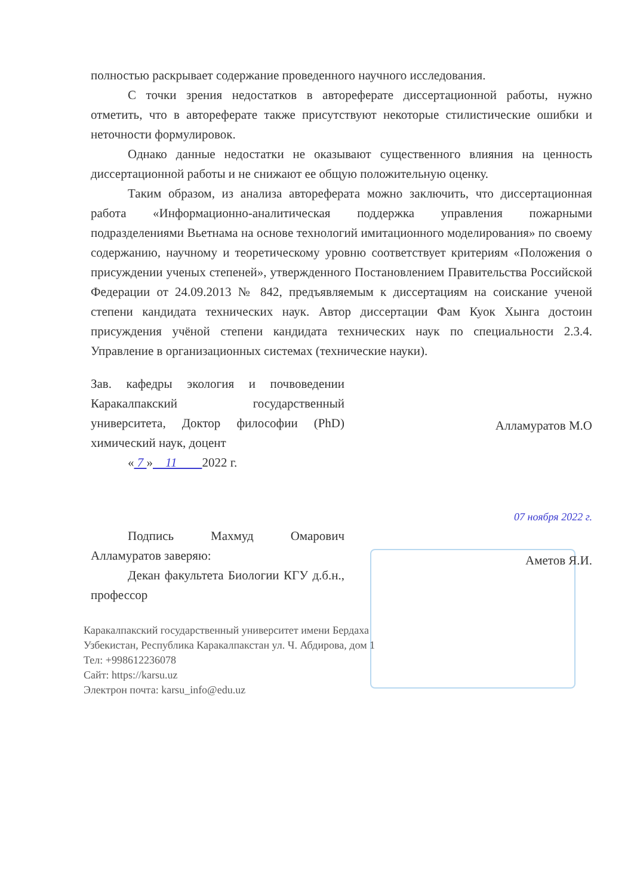полностью раскрывает содержание проведенного научного исследования.
С точки зрения недостатков в автореферате диссертационной работы, нужно отметить, что в автореферате также присутствуют некоторые стилистические ошибки и неточности формулировок.
Однако данные недостатки не оказывают существенного влияния на ценность диссертационной работы и не снижают ее общую положительную оценку.
Таким образом, из анализа автореферата можно заключить, что диссертационная работа «Информационно-аналитическая поддержка управления пожарными подразделениями Вьетнама на основе технологий имитационного моделирования» по своему содержанию, научному и теоретическому уровню соответствует критериям «Положения о присуждении ученых степеней», утвержденного Постановлением Правительства Российской Федерации от 24.09.2013 № 842, предъявляемым к диссертациям на соискание ученой степени кандидата технических наук. Автор диссертации Фам Куок Хынга достоин присуждения учёной степени кандидата технических наук по специальности 2.3.4. Управление в организационных системах (технические науки).
Зав. кафедры экология и почвоведении Каракалпакский государственный университета, Доктор философии (PhD) химический наук, доцент
« 7 » 11 2022 г.
Подпись Махмуд Омарович Алламуратов заверяю:
Декан факультета Биологии КГУ д.б.н., профессор
Алламуратов М.О
07 ноября 2022 г.
Аметов Я.И.
Каракалпакский государственный университет имени Бердаха
Узбекистан, Республика Каракалпакстан ул. Ч. Абдирова, дом 1
Тел: +998612236078
Сайт: https://karsu.uz
Электрон почта: karsu_info@edu.uz